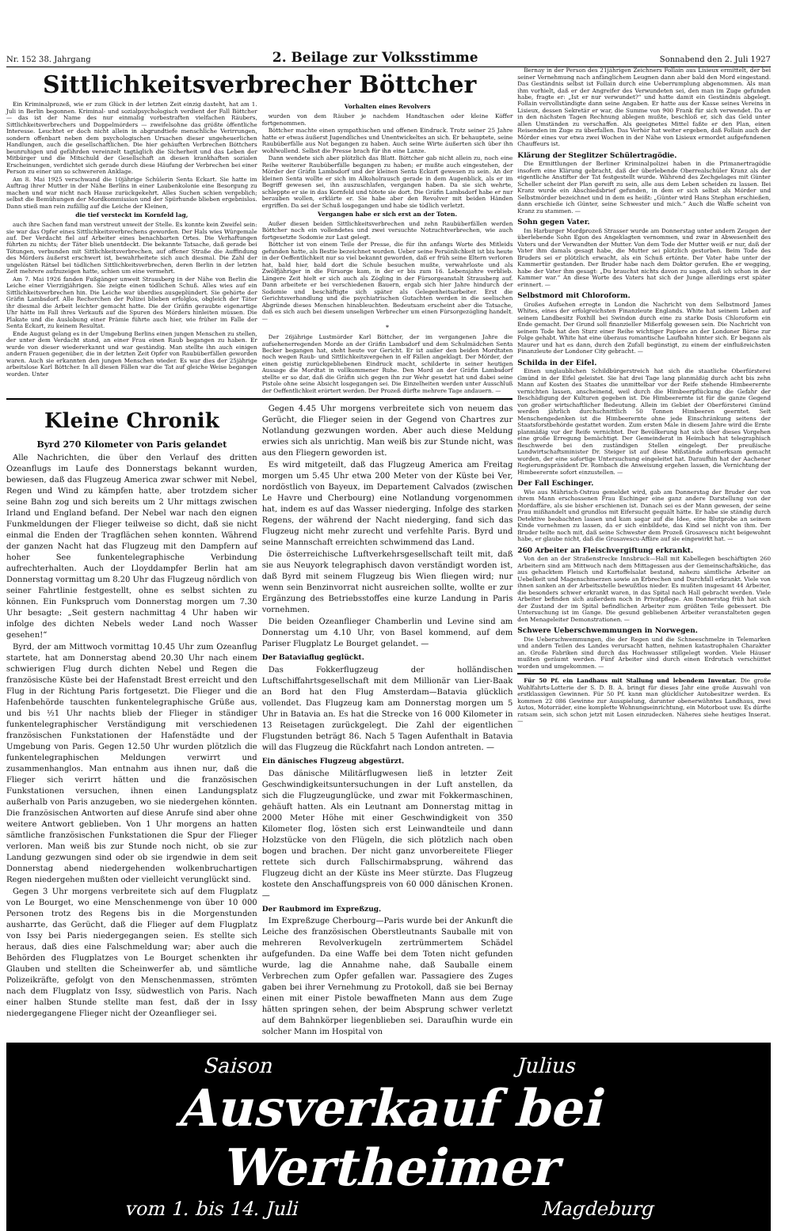Nr. 152 38. Jahrgang 2. Beilage zur Volksstimme Sonnabend den 2. Juli 1927
Sittlichkeitsverbrecher Böttcher
Ein Kriminalprozeß, wie er zum Glück in der letzten Zeit einzig dasteht, hat am 1. Juli in Berlin begonnen. Kriminal- und sozialpsychologisch verdient der Fall Böttcher — das ist der Name des nur einmalig vorbestraften vielfachen Räubers, Sittlichkeitsverbrechers und Doppelmörders — zweifelsohne das größte öffentliche Interesse. Leuchtet er doch nicht allein in abgrundtiefe menschliche Verirrungen, sondern offenbart neben dem psychologischen Ursachen dieser ungeheuerlichen Handlungen, auch die gesellschaftlichen. Die hier gehäuften Verbrechen Böttchers beunruhigen und gefährden vereinzelt tagtäglich die Sicherheit und das Leben der Mitbürger und die Mitschuld der Gesellschaft an diesen krankhaften sozialen Erscheinungen, verdichtet sich gerade durch diese Häufung der Verbrechen bei einer Person zu einer um so schwereren Anklage.
Am 8. Mai 1925 verschwand die 10jährige Schülerin Senta Eckart. Sie hatte im Auftrag ihrer Mutter in der Nähe Berlins in einer Laubenkolonie eine Besorgung zu machen und war nicht nach Hause zurückgekehrt. Alles Suchen schien vergeblich; selbst die Bemühungen der Mordkommission und der Spürhunde blieben ergebnislos. Dann stieß man rein zufällig auf die Leiche der Kleinen,
die tief versteckt im Kornfeld lag,
auch ihre Sachen fand man verstreut unweit der Stelle. Es konnte kein Zweifel sein: sie war das Opfer eines Sittlichkeitsverbrechens geworden. Der Hals wies Würgemale auf. Der Verdacht fiel auf Arbeiter eines benachbarten Ortes. Die Verhaftungen führten zu nichts; der Täter blieb unentdeckt. Die bekannte Tatsache, daß gerade bei Tötungen, verbunden mit Sittlichkeitsverbrechen, auf offener Straße die Auffindung des Mörders äußerst erschwert ist, bewahrheitete sich auch diesmal. Die Zahl der ungelösten Rätsel bei tödlichen Sittlichkeitsverbrechen, deren Berlin in der letzten Zeit mehrere aufzuzeigen hatte, schien um eine vermehrt.
Am 7. Mai 1926 fanden Fußgänger unweit Strausberg in der Nähe von Berlin die Leiche einer Vierzigjährigen. Sie zeigte einen tödlichen Schuß. Alles wies auf ein Sittlichkeitsverbrechen hin. Die Leiche war überdies ausgeplündert. Sie gehörte der Gräfin Lambsdorf. Alle Recherchen der Polizei blieben erfolglos, obgleich der Täter ihr diesmal die Arbeit leichter gemacht hatte. Die der Gräfin geraubte eigenartige Uhr hätte im Fall ihres Verkaufs auf die Spuren des Mörders hinleiten müssen. Die Plakate und die Auslobung einer Prämie führte auch hier, wie früher im Falle der Senta Eckart, zu keinem Resultat.
Ende August gelang es in der Umgebung Berlins einen jungen Menschen zu stellen, der unter dem Verdacht stand, an einer Frau einen Raub begangen zu haben. Er wurde von dieser wiedererkannt und war geständig. Man stellte ihn auch einigen andern Frauen gegenüber, die in der letzten Zeit Opfer von Raubüberfällen geworden waren. Auch sie erkannten den jungen Menschen wieder. Es war dies der 25jährige arbeitslose Karl Böttcher. In all diesen Fällen war die Tat auf gleiche Weise begangen worden. Unter
Vorhalten eines Revolvers
wurden von dem Räuber je nachdem Handtaschen oder kleine Köffer fortgenommen.
Böttcher machte einen sympathischen und offenen Eindruck. Trotz seiner 25 Jahre hatte er etwas äußerst Jugendliches und Unentwickeltes an sich. Er behauptete, seine Raubüberfälle aus Not begangen zu haben. Auch seine Wirte äußerten sich über ihn wohlwollend. Selbst die Presse brach für ihn eine Lanze.
Dann wendete sich aber plötzlich das Blatt. Böttcher gab nicht allein zu, noch eine Reihe weiterer Raubüberfälle begangen zu haben; er mußte auch eingestehen, der Mörder der Gräfin Lambsdorf und der kleinen Senta Eckart gewesen zu sein. An der kleinen Senta wollte er sich im Alkoholrausch gerade in dem Augenblick, als er im Begriff gewesen sei, ihn auszuschlafen, vergangen haben. Da sie sich wehrte, schleppte er sie in das Kornfeld und tötete sie dort. Die Gräfin Lambsdorf habe er nur berauben wollen, erklärte er. Sie habe aber den Revolver mit beiden Händen ergriffen. Da sei der Schuß losgegangen und habe sie tödlich verletzt.
Vergangen habe er sich erst an der Toten.
Außer diesen beiden Sittlichkeitsverbrechen und zehn Raubüberfällen werden Böttcher noch ein vollendetes und zwei versuchte Notzuchtverbrechen, wie auch fortgesetzte Sodomie zur Last gelegt.
Böttcher ist von einem Teile der Presse, die für ihn anfangs Worte des Mitleids gefunden hatte, als Bestie bezeichnet worden. Ueber seine Persönlichkeit ist bis heute in der Oeffentlichkeit nur so viel bekannt geworden, daß er früh seine Eltern verloren hat, bald hier, bald dort die Schule besuchen mußte, verwahrloste und als Zwölfjähriger in die Fürsorge kam, in der er bis zum 16. Lebensjahre verblieb. Längere Zeit hielt er sich auch als Zögling in der Fürsorgeanstalt Strausberg auf. Dann arbeitete er bei verschiedenen Bauern, ergab sich hier Jahre hindurch der Sodomie und beschäftigte sich später als Gelegenheitsarbeiter. Erst die Gerichtsverhandlung und die psychiatrischen Gutachten werden in die seelischen Abgründe dieses Menschen hinableuchten. Bedeutsam erscheint aber die Tatsache, daß es sich auch bei diesem unseligen Verbrecher um einen Fürsorgezögling handelt. —
*
Der 26jährige Lustmörder Karl Böttcher, der im vergangenen Jahre die aufsehenerregenden Morde an der Gräfin Lambsdorf und dem Schulmädchen Senta Becker begangen hat, steht heute vor Gericht. Er ist außer den beiden Mordtaten noch wegen Raub- und Sittlichkeitsvergehen in elf Fällen angeklagt. Der Mörder, der einen geistig zurückgebliebenen Eindruck macht, schilderte in seiner heutigen Aussage die Mordtat in vollkommener Ruhe. Den Mord an der Gräfin Lambsdorf stellte er so dar, daß die Gräfin sich gegen ihn zur Wehr gesetzt hat und dabei seine Pistole ohne seine Absicht losgegangen sei. Die Einzelheiten werden unter Ausschluß der Oeffentlichkeit erörtert werden. Der Prozeß dürfte mehrere Tage andauern. —
Kleine Chronik
Byrd 270 Kilometer von Paris gelandet
Alle Nachrichten, die über den Verlauf des dritten Ozeanflugs im Laufe des Donnerstags bekannt wurden, bewiesen, daß das Flugzeug America zwar schwer mit Nebel, Regen und Wind zu kämpfen hatte, aber trotzdem sicher seine Bahn zog und sich bereits um 2 Uhr mittags zwischen Irland und England befand. Der Nebel war nach den eignen Funkmeldungen der Flieger teilweise so dicht, daß sie nicht einmal die Enden der Tragflächen sehen konnten. Während der ganzen Nacht hat das Flugzeug mit den Dampfern auf hoher See funkentelegraphische Verbindung aufrechterhalten. Auch der Lloyddampfer Berlin hat am Donnerstag vormittag um 8.20 Uhr das Flugzeug nördlich von seiner Fahrtlinie festgestellt, ohne es selbst sichten zu können. Ein Funkspruch vom Donnerstag morgen um 7.30 Uhr besagte: „Seit gestern nachmittag 4 Uhr haben wir infolge des dichten Nebels weder Land noch Wasser gesehen!“
Byrd, der am Mittwoch vormittag 10.45 Uhr zum Ozeanflug startete, hat am Donnerstag abend 20.30 Uhr nach einem schwierigen Flug durch dichten Nebel und Regen die französische Küste bei der Hafenstadt Brest erreicht und den Flug in der Richtung Paris fortgesetzt. Die Flieger und die Hafenbehörde tauschten funkentelegraphische Grüße aus, und bis ½1 Uhr nachts blieb der Flieger in ständiger funkentelegraphischer Verständigung mit verschiedenen französischen Funkstationen der Hafenstädte und der Umgebung von Paris. Gegen 12.50 Uhr wurden plötzlich die funkentelegraphischen Meldungen verwirrt und zusammenhanglos. Man entnahm aus ihnen nur, daß die Flieger sich verirrt hätten und die französischen Funkstationen versuchen, ihnen einen Landungsplatz außerhalb von Paris anzugeben, wo sie niedergehen könnten. Die französischen Antworten auf diese Anrufe sind aber ohne weitere Antwort geblieben. Von 1 Uhr morgens an hatten sämtliche französischen Funkstationen die Spur der Flieger verloren. Man weiß bis zur Stunde noch nicht, ob sie zur Landung gezwungen sind oder ob sie irgendwie in dem seit Donnerstag abend niedergehenden wolkenbruchartigen Regen niedergehen mußten oder vielleicht verunglückt sind.
Gegen 3 Uhr morgens verbreitete sich auf dem Flugplatz von Le Bourget, wo eine Menschenmenge von über 10 000 Personen trotz des Regens bis in die Morgenstunden ausharrte, das Gerücht, daß die Flieger auf dem Flugplatz von Issy bei Paris niedergegangen seien. Es stellte sich heraus, daß dies eine Falschmeldung war; aber auch die Behörden des Flugplatzes von Le Bourget schenkten ihr Glauben und stellten die Scheinwerfer ab, und sämtliche Polizeikräfte, gefolgt von den Menschenmassen, strömten nach dem Flugplatz von Issy, südwestlich von Paris. Nach einer halben Stunde stellte man fest, daß der in Issy niedergegangene Flieger nicht der Ozeanflieger sei.
Gegen 4.45 Uhr morgens verbreitete sich von neuem das Gerücht, die Flieger seien in der Gegend von Chartres zur Notlandung gezwungen worden. Aber auch diese Meldung erwies sich als unrichtig. Man weiß bis zur Stunde nicht, was aus den Fliegern geworden ist.
Es wird mitgeteilt, daß das Flugzeug America am Freitag morgen um 5.45 Uhr etwa 200 Meter von der Küste bei Ver, nordöstlich von Bayeux, im Departement Calvados (zwischen Le Havre und Cherbourg) eine Notlandung vorgenommen hat, indem es auf das Wasser niederging. Infolge des starken Regens, der während der Nacht niederging, fand sich das Flugzeug nicht mehr zurecht und verfehlte Paris. Byrd und seine Mannschaft erreichten schwimmend das Land.
Die österreichische Luftverkehrsgesellschaft teilt mit, daß sie aus Neuyork telegraphisch davon verständigt worden ist, daß Byrd mit seinem Flugzeug bis Wien fliegen wird; nur wenn sein Benzinvorrat nicht ausreichen sollte, wollte er zur Ergänzung des Betriebsstoffes eine kurze Landung in Paris vornehmen.
Die beiden Ozeanflieger Chamberlin und Levine sind am Donnerstag um 4.10 Uhr, von Basel kommend, auf dem Pariser Flugplatz Le Bourget gelandet. —
Der Bataviaflug geglückt.
Das Fokkerflugzeug der holländischen Luftschiffahrtsgesellschaft mit dem Millionär van Lier-Baak an Bord hat den Flug Amsterdam—Batavia glücklich vollendet. Das Flugzeug kam am Donnerstag morgen um 5 Uhr in Batavia an. Es hat die Strecke von 16 000 Kilometer in 13 Reisetagen zurückgelegt. Die Zahl der eigentlichen Flugstunden beträgt 86. Nach 5 Tagen Aufenthalt in Batavia will das Flugzeug die Rückfahrt nach London antreten. —
Ein dänisches Flugzeug abgestürzt.
Das dänische Militärflugwesen ließ in letzter Zeit Geschwindigkeitsuntersuchungen in der Luft anstellen, da sich die Flugzeugunglücke, und zwar mit Fokkermaschinen, gehäuft hatten. Als ein Leutnant am Donnerstag mittag in 2000 Meter Höhe mit einer Geschwindigkeit von 350 Kilometer flog, lösten sich erst Leinwandteile und dann Holzstücke von den Flügeln, die sich plötzlich nach oben bogen und brachen. Der nicht ganz unvorbereitete Flieger rettete sich durch Fallschirmabsprung, während das Flugzeug dicht an der Küste ins Meer stürzte. Das Flugzeug kostete den Anschaffungspreis von 60 000 dänischen Kronen. —
Der Raubmord im Expreßzug.
Im Expreßzuge Cherbourg—Paris wurde bei der Ankunft die Leiche des französischen Oberstleutnants Sauballe mit von mehreren Revolverkugeln zertrümmertem Schädel aufgefunden. Da eine Waffe bei dem Toten nicht gefunden wurde, lag die Annahme nahe, daß Sauballe einem Verbrechen zum Opfer gefallen war. Passagiere des Zuges gaben bei ihrer Vernehmung zu Protokoll, daß sie bei Bernay einen mit einer Pistole bewaffneten Mann aus dem Zuge hätten springen sehen, der beim Absprung schwer verletzt auf dem Bahnkörper liegenblieben sei. Daraufhin wurde ein solcher Mann im Hospital von
Bernay in der Person des 21jährigen Zeichners Follain aus Lisieux ermittelt, der bei seiner Vernehmung nach anfänglichem Leugnen dann aber bald den Mord eingestand. Das Geständnis selbst ist Follain durch eine Ueberrumplung abgenommen. Als man ihm vorhielt, daß er der Angreifer des Verwundeten sei, den man im Zuge gefunden habe, fragte er: „Ist er nur verwundet?“ und hatte damit ein Geständnis abgelegt. Follain vervollständigte dann seine Angaben. Er hatte aus der Kasse seines Vereins in Lisieux, dessen Sekretär er war, die Summe von 900 Frank für sich verwendet. Da er in den nächsten Tagen Rechnung ablegen mußte, beschloß er, sich das Geld unter allen Umständen zu verschaffen. Als geeignetes Mittel faßte er den Plan, einen Reisenden im Zuge zu überfallen. Das Verhör hat weiter ergeben, daß Follain auch der Mörder eines vor etwa zwei Wochen in der Nähe von Lisieux ermordet aufgefundenen Chauffeurs ist.
Klärung der Steglitzer Schülertragödie.
Die Ermittlungen der Berliner Kriminalpolizei haben in die Primanertragödie insofern eine Klärung gebracht, daß der überlebende Oberrealschüler Kranz als der eigentliche Anstifter der Tat festgestellt wurde. Während des Zechgelages mit Günter Scheller scheint der Plan gereift zu sein, alle aus dem Leben scheiden zu lassen. Bei Kranz wurde ein Abschiedsbrief gefunden, in dem er sich selbst als Mörder und Selbstmörder bezeichnet und in dem es heißt: „Günter wird Hans Stephan erschießen, dann erschieße ich Günter, seine Schwester und mich.“ Auch die Waffe scheint von Kranz zu stammen. —
Sohn gegen Vater.
Im Harburger Mordprozeß Strasser wurde am Donnerstag unter andern Zeugen der überlebende Sohn Egon des Angeklagten vernommen, und zwar in Abwesenheit des Vaters und der Verwandten der Mutter. Von dem Tode der Mutter weiß er nur, daß der Vater ihm damals gesagt habe, die Mutter sei plötzlich gestorben. Beim Tode des Bruders sei er plötzlich erwacht, als ein Schuß ertönte. Der Vater habe unter der Kammertür gestanden. Der Bruder habe nach dem Doktor gerufen. Ehe er wegging, habe der Vater ihm gesagt: „Du brauchst nichts davon zu sagen, daß ich schon in der Kammer war.“ An diese Worte des Vaters hat sich der Junge allerdings erst später erinnert. —
Selbstmord mit Chloroform.
Großes Aufsehen erregte in London die Nachricht von dem Selbstmord James Whites, eines der erfolgreichsten Finanzleute Englands. White hat seinem Leben auf seinem Landbesitz Foxhill bei Swindon durch eine zu starke Dosis Chloroform ein Ende gemacht. Der Grund soll finanzieller Mißerfolg gewesen sein. Die Nachricht von seinem Tode hat den Sturz einer Reihe wichtiger Papiere an der Londoner Börse zur Folge gehabt. White hat eine überaus romantische Laufbahn hinter sich. Er begann als Maurer und hat es dann, durch den Zufall begünstigt, zu einem der einflußreichsten Finanzleute der Londoner City gebracht. —
Schilda in der Eifel.
Einen unglaublichen Schildbürgerstreich hat sich die staatliche Oberförsterei Gmünd in der Eifel geleistet. Sie hat drei Tage lang planmäßig durch acht bis zehn Mann auf Kosten des Staates die unmittelbar vor der Reife stehende Himbeerernte vernichten lassen, anscheinend, weil durch die Himbeerpflückung die Gefahr der Beschädigung der Kulturen gegeben ist. Die Himbeerernte ist für die ganze Gegend von großer wirtschaftlicher Bedeutung. Allein im Gebiet der Oberförsterei Gmünd werden jährlich durchschnittlich 50 Tonnen Himbeeren geerntet. Seit Menschengedenken ist die Himbeerernte ohne jede Einschränkung seitens der Staatsforstbehörde gestattet worden. Zum ersten Male in diesem Jahre wird die Ernte planmäßig vor der Reife vernichtet. Der Bevölkerung hat sich über dieses Vorgehen eine große Erregung bemächtigt. Der Gemeinderat in Heimbach hat telegraphisch Beschwerde bei den zuständigen Stellen eingelegt. Der preußische Landwirtschaftsminister Dr. Steiger ist auf diese Mißstände aufmerksam gemacht worden, der eine sofortige Untersuchung eingeleitet hat. Daraufhin hat der Aachener Regierungspräsident Dr. Rombach die Anweisung ergehen lassen, die Vernichtung der Himbeerernte sofort einzustellen. —
Der Fall Eschinger.
Wie aus Mährisch-Ostrau gemeldet wird, gab am Donnerstag der Bruder der von ihrem Mann erschossenen Frau Eschinger eine ganz andere Darstellung von der Mordaffäre, als sie bisher erschienen ist. Danach sei es der Mann gewesen, der seine Frau mißhandelt und grundlos mit Eifersucht gequält hätte. Er habe sie ständig durch Detektive beobachten lassen und kam sogar auf die Idee, eine Blutprobe an seinem Kinde vornehmen zu lassen, da er sich einbildete, das Kind sei nicht von ihm. Der Bruder teilte noch mit, daß seine Schwester dem Prozeß Grosavescu nicht beigewohnt habe, er glaube nicht, daß die Grosavescu-Affäre auf sie eingewirkt hat. —
260 Arbeiter an Fleischvergiftung erkrankt.
Von den an der Straßenstrecke Innsbruck—Hall mit Kabellegen beschäftigten 260 Arbeitern sind am Mittwoch nach dem Mittagessen aus der Gemeinschaftsküche, das aus gehacktem Fleisch und Kartoffelsalat bestand, nahezu sämtliche Arbeiter an Uebelkeit und Magenschmerzen sowie an Erbrechen und Durchfall erkrankt. Viele von ihnen sanken an der Arbeitsstelle bewußtlos nieder. Es mußten insgesamt 44 Arbeiter, die besonders schwer erkrankt waren, in das Spital nach Hall gebracht werden. Viele Arbeiter befinden sich außerdem noch in Privatpflege. Am Donnerstag früh hat sich der Zustand der im Spital befindlichen Arbeiter zum größten Teile gebessert. Die Untersuchung ist im Gange. Die gesund gebliebenen Arbeiter veranstalteten gegen den Menageleiter Demonstrationen. —
Schwere Ueberschwemmungen in Norwegen.
Die Ueberschwemmungen, die der Regen und die Schneeschmelze in Telemarken und andern Teilen des Landes verursacht hatten, nehmen katastrophalen Charakter an. Große Fabriken sind durch das Hochwasser stillgelegt worden. Viele Häuser mußten geräumt werden. Fünf Arbeiter sind durch einen Erdrutsch verschüttet worden und umgekommen. —
Für 50 Pf. ein Landhaus mit Stallung und lebendem Inventar. Die große Wohlfahrts-Lotterie der S. D. B. A. bringt für dieses Jahr eine große Auswahl von erstklassigen Gewinnen. Für 50 Pf. kann man glücklicher Autobesitzer werden. Es kommen 22 086 Gewinne zur Ausspielung, darunter obenerwähntes Landhaus, zwei Autos, Motorräder, eine komplette Wohnungseinrichtung, ein Motorboot usw. Es dürfte ratsam sein, sich schon jetzt mit Losen einzudecken. Näheres siehe heutiges Inserat. —
Saison Julius
Ausverkauf bei Wertheimer
vom 1. bis 14. Juli Magdeburg